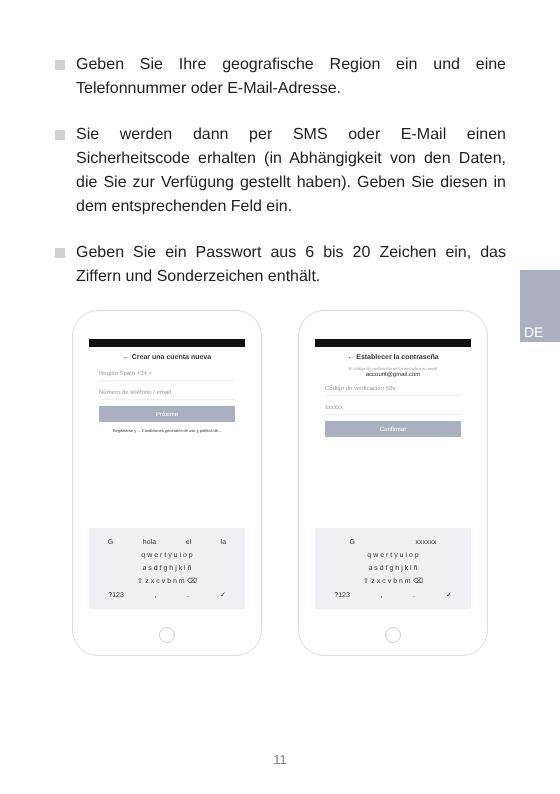Geben Sie Ihre geografische Region ein und eine Telefonnummer oder E-Mail-Adresse.
Sie werden dann per SMS oder E-Mail einen Sicherheitscode erhalten (in Abhängigkeit von den Daten, die Sie zur Verfügung gestellt haben). Geben Sie diesen in dem entsprechenden Feld ein.
Geben Sie ein Passwort aus 6 bis 20 Zeichen ein, das Ziffern und Sonderzeichen enthält.
DE
← Crear una cuenta nueva
Región Spain +34 >
Número de teléfono / email
Próximo
Registrarse y ... Condiciones generales de uso y política de...
Ghola el la
q w e r t y u i o p
a s d f g h j k l ñ
⇧ z x c v b n m ⌫
?123,. ✓
← Establecer la contraseña
El código de verificación se ha enviado a su email
account@gmail.com
Código de verificación 53s
xxxxxx
Confirmar
Gxxxxxx
q w e r t y u i o p
a s d f g h j k l ñ
⇧ z x c v b n m ⌫
?123,. ✓
11